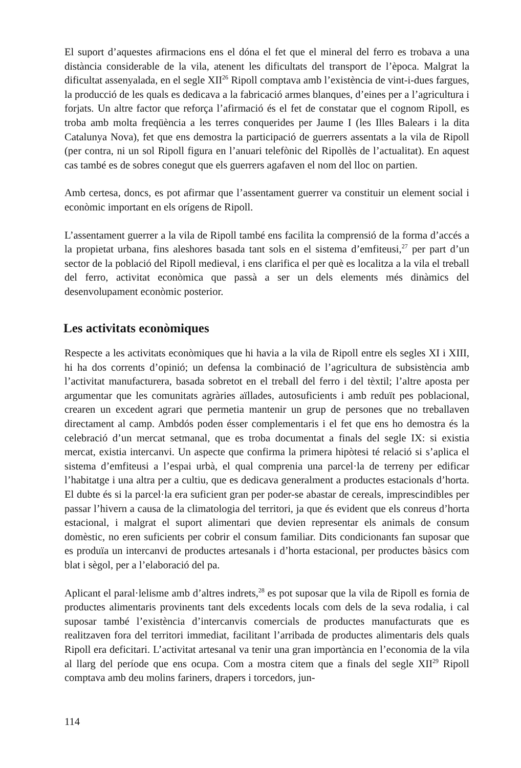El suport d’aquestes afirmacions ens el dóna el fet que el mineral del ferro es trobava a una distància considerable de la vila, atenent les dificultats del transport de l’època. Malgrat la dificultat assenyalada, en el segle XII<sup>26</sup> Ripoll comptava amb l’existència de vint-i-dues fargues, la producció de les quals es dedicava a la fabricació armes blanques, d’eines per a l’agricultura i forjats. Un altre factor que reforça l’afirmació és el fet de constatar que el cognom Ripoll, es troba amb molta freqüència a les terres conquerides per Jaume I (les Illes Balears i la dita Catalunya Nova), fet que ens demostra la participació de guerrers assentats a la vila de Ripoll (per contra, ni un sol Ripoll figura en l’anuari telefònic del Ripollès de l’actualitat). En aquest cas també es de sobres conegut que els guerrers agafaven el nom del lloc on partien.
Amb certesa, doncs, es pot afirmar que l’assentament guerrer va constituir un element social i econòmic important en els orígens de Ripoll.
L’assentament guerrer a la vila de Ripoll també ens facilita la comprensió de la forma d’accés a la propietat urbana, fins aleshores basada tant sols en el sistema d’emfiteusi,<sup>27</sup> per part d’un sector de la població del Ripoll medieval, i ens clarifica el per què es localitza a la vila el treball del ferro, activitat econòmica que passà a ser un dels elements més dinàmics del desenvolupament econòmic posterior.
Les activitats econòmiques
Respecte a les activitats econòmiques que hi havia a la vila de Ripoll entre els segles XI i XIII, hi ha dos corrents d’opinió; un defensa la combinació de l’agricultura de subsistència amb l’activitat manufacturera, basada sobretot en el treball del ferro i del tèxtil; l’altre aposta per argumentar que les comunitats agràries aïllades, autosuficients i amb reduït pes poblacional, crearen un excedent agrari que permetia mantenir un grup de persones que no treballaven directament al camp. Ambdós poden ésser complementaris i el fet que ens ho demostra és la celebració d’un mercat setmanal, que es troba documentat a finals del segle IX: si existia mercat, existia intercanvi. Un aspecte que confirma la primera hipòtesi té relació si s’aplica el sistema d’emfiteusi a l’espai urbà, el qual comprenia una parcel·la de terreny per edificar l’habitatge i una altra per a cultiu, que es dedicava generalment a productes estacionals d’horta. El dubte és si la parcel·la era suficient gran per poder-se abastar de cereals, imprescindibles per passar l’hivern a causa de la climatologia del territori, ja que és evident que els conreus d’horta estacional, i malgrat el suport alimentari que devien representar els animals de consum domèstic, no eren suficients per cobrir el consum familiar. Dits condicionants fan suposar que es produïa un intercanvi de productes artesanals i d’horta estacional, per productes bàsics com blat i sègol, per a l’elaboració del pa.
Aplicant el paral·lelisme amb d’altres indrets,<sup>28</sup> es pot suposar que la vila de Ripoll es fornia de productes alimentaris provinents tant dels excedents locals com dels de la seva rodalia, i cal suposar també l’existència d’intercanvis comercials de productes manufacturats que es realitzaven fora del territori immediat, facilitant l’arribada de productes alimentaris dels quals Ripoll era deficitari. L’activitat artesanal va tenir una gran importància en l’economia de la vila al llarg del període que ens ocupa. Com a mostra citem que a finals del segle XII<sup>29</sup> Ripoll comptava amb deu molins fariners, drapers i torcedors, jun-
114